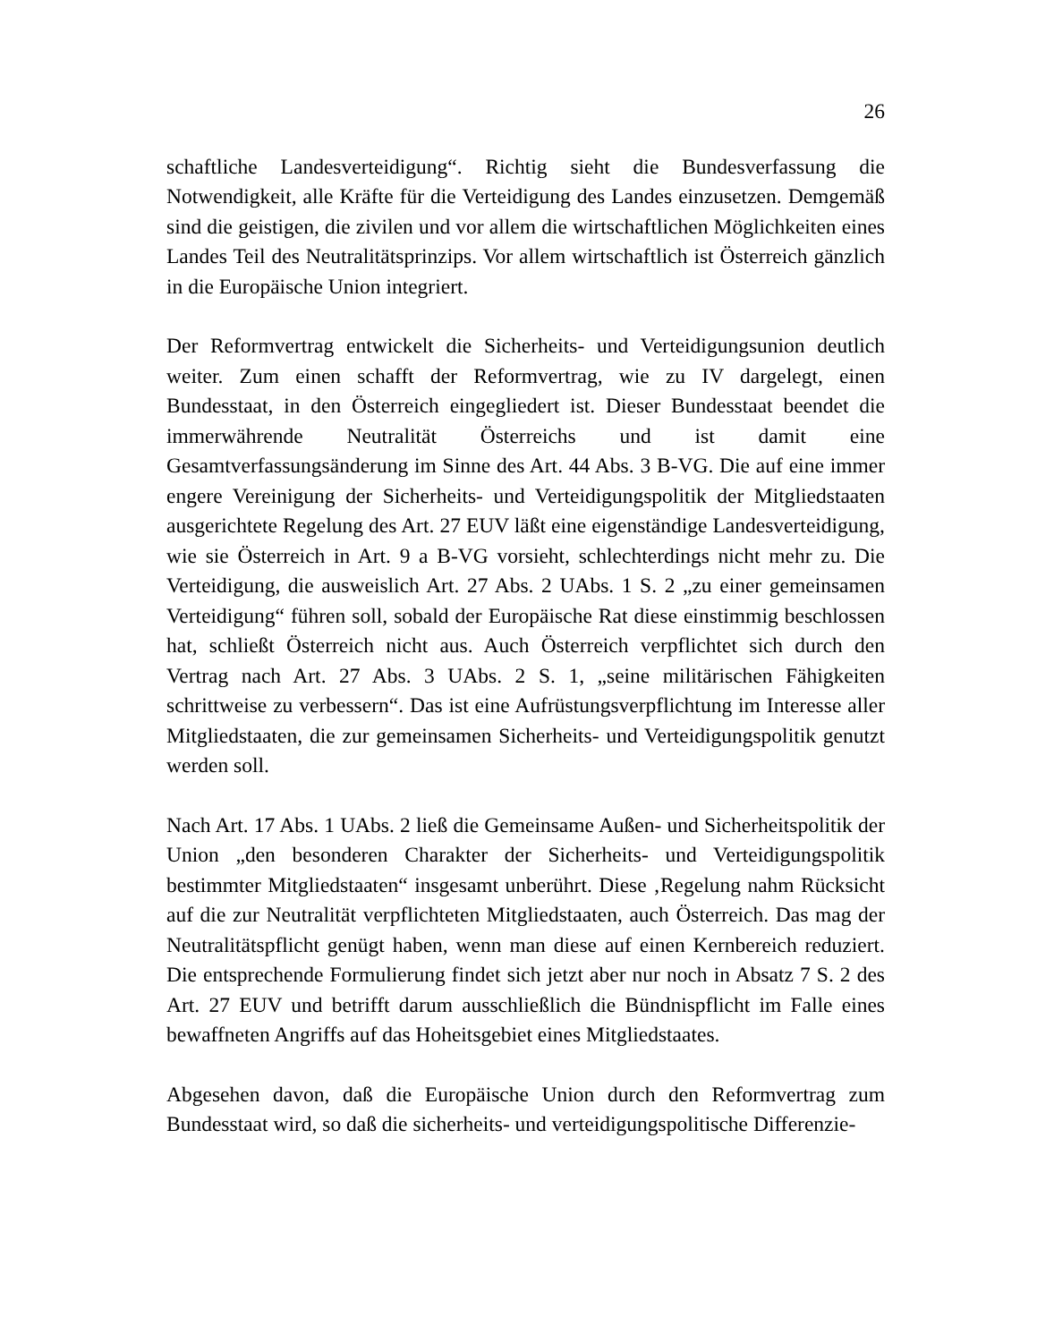26
schaftliche Landesverteidigung“. Richtig sieht die Bundesverfassung die Notwendigkeit, alle Kräfte für die Verteidigung des Landes einzusetzen. Demgemäß sind die geistigen, die zivilen und vor allem die wirtschaftlichen Möglichkeiten eines Landes Teil des Neutralitätsprinzips. Vor allem wirtschaftlich ist Österreich gänzlich in die Europäische Union integriert.
Der Reformvertrag entwickelt die Sicherheits- und Verteidigungsunion deutlich weiter. Zum einen schafft der Reformvertrag, wie zu IV dargelegt, einen Bundesstaat, in den Österreich eingegliedert ist. Dieser Bundesstaat beendet die immerwährende Neutralität Österreichs und ist damit eine Gesamtverfassungsänderung im Sinne des Art. 44 Abs. 3 B-VG. Die auf eine immer engere Vereinigung der Sicherheits- und Verteidigungspolitik der Mitgliedstaaten ausgerichtete Regelung des Art. 27 EUV läßt eine eigenständige Landesverteidigung, wie sie Österreich in Art. 9 a B-VG vorsieht, schlechterdings nicht mehr zu. Die Verteidigung, die ausweislich Art. 27 Abs. 2 UAbs. 1 S. 2 „zu einer gemeinsamen Verteidigung“ führen soll, sobald der Europäische Rat diese einstimmig beschlossen hat, schließt Österreich nicht aus. Auch Österreich verpflichtet sich durch den Vertrag nach Art. 27 Abs. 3 UAbs. 2 S. 1, „seine militärischen Fähigkeiten schrittweise zu verbessern“. Das ist eine Aufrüstungsverpflichtung im Interesse aller Mitgliedstaaten, die zur gemeinsamen Sicherheits- und Verteidigungspolitik genutzt werden soll.
Nach Art. 17 Abs. 1 UAbs. 2 ließ die Gemeinsame Außen- und Sicherheitspolitik der Union „den besonderen Charakter der Sicherheits- und Verteidigungspolitik bestimmter Mitgliedstaaten“ insgesamt unberührt. Diese ‚Regelung nahm Rücksicht auf die zur Neutralität verpflichteten Mitgliedstaaten, auch Österreich. Das mag der Neutralitätspflicht genügt haben, wenn man diese auf einen Kernbereich reduziert. Die entsprechende Formulierung findet sich jetzt aber nur noch in Absatz 7 S. 2 des Art. 27 EUV und betrifft darum ausschließlich die Bündnispflicht im Falle eines bewaffneten Angriffs auf das Hoheitsgebiet eines Mitgliedstaates.
Abgesehen davon, daß die Europäische Union durch den Reformvertrag zum Bundesstaat wird, so daß die sicherheits- und verteidigungspolitische Differenzie-